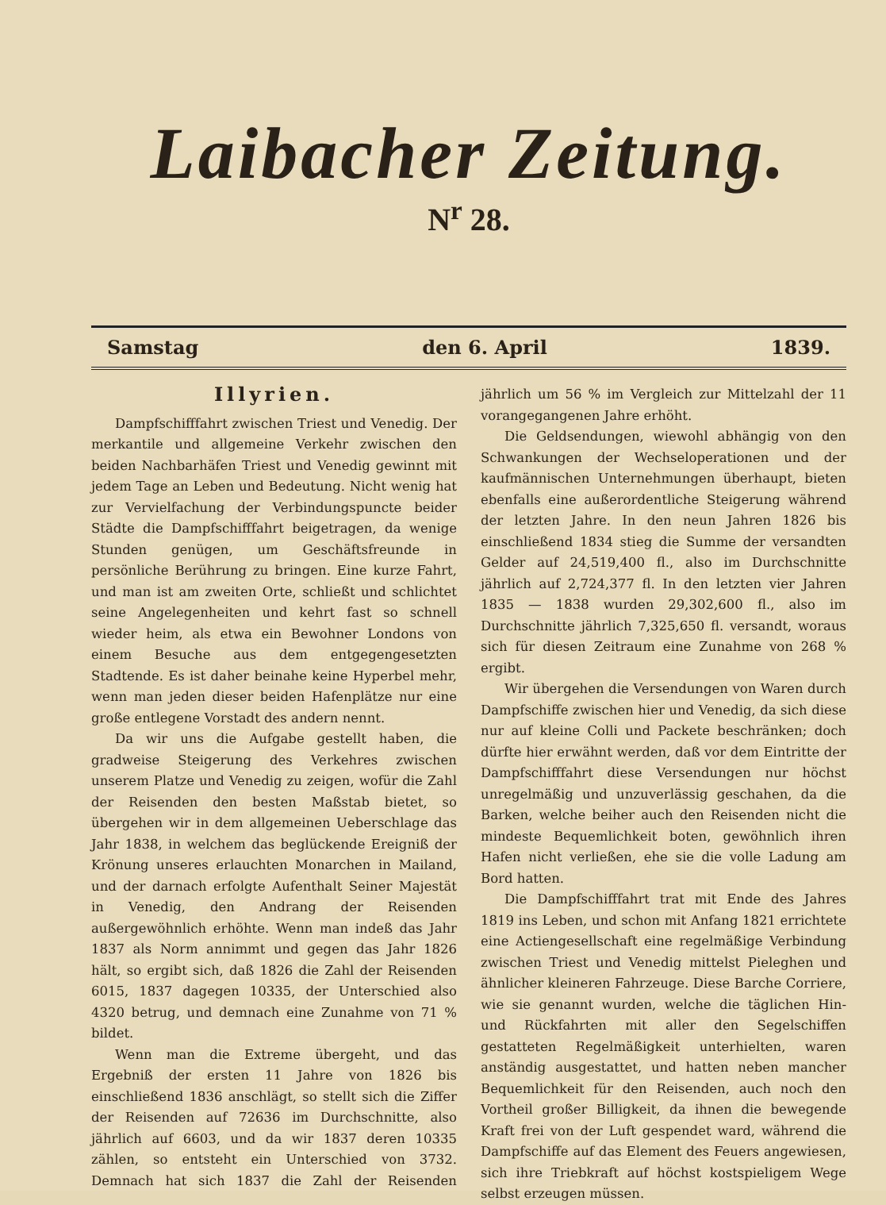Laibacher Zeitung.
N<sup>r</sup> 28.
Samstag den 6. April 1839.
Illyrien.
Dampfschifffahrt zwischen Triest und Venedig. Der merkantile und allgemeine Verkehr zwischen den beiden Nachbarhäfen Triest und Venedig gewinnt mit jedem Tage an Leben und Bedeutung. Nicht wenig hat zur Vervielfachung der Verbindungspuncte beider Städte die Dampfschifffahrt beigetragen, da wenige Stunden genügen, um Geschäftsfreunde in persönliche Berührung zu bringen. Eine kurze Fahrt, und man ist am zweiten Orte, schließt und schlichtet seine Angelegenheiten und kehrt fast so schnell wieder heim, als etwa ein Bewohner Londons von einem Besuche aus dem entgegengesetzten Stadtende. Es ist daher beinahe keine Hyperbel mehr, wenn man jeden dieser beiden Hafenplätze nur eine große entlegene Vorstadt des andern nennt.
Da wir uns die Aufgabe gestellt haben, die gradweise Steigerung des Verkehres zwischen unserem Platze und Venedig zu zeigen, wofür die Zahl der Reisenden den besten Maßstab bietet, so übergehen wir in dem allgemeinen Ueberschlage das Jahr 1838, in welchem das beglückende Ereigniß der Krönung unseres erlauchten Monarchen in Mailand, und der darnach erfolgte Aufenthalt Seiner Majestät in Venedig, den Andrang der Reisenden außergewöhnlich erhöhte. Wenn man indeß das Jahr 1837 als Norm annimmt und gegen das Jahr 1826 hält, so ergibt sich, daß 1826 die Zahl der Reisenden 6015, 1837 dagegen 10335, der Unterschied also 4320 betrug, und demnach eine Zunahme von 71 % bildet.
Wenn man die Extreme übergeht, und das Ergebniß der ersten 11 Jahre von 1826 bis einschließend 1836 anschlägt, so stellt sich die Ziffer der Reisenden auf 72636 im Durchschnitte, also jährlich auf 6603, und da wir 1837 deren 10335 zählen, so entsteht ein Unterschied von 3732. Demnach hat sich 1837 die Zahl der Reisenden jährlich um 56 % im Vergleich zur Mittelzahl der 11 vorangegangenen Jahre erhöht.
Die Geldsendungen, wiewohl abhängig von den Schwankungen der Wechseloperationen und der kaufmännischen Unternehmungen überhaupt, bieten ebenfalls eine außerordentliche Steigerung während der letzten Jahre. In den neun Jahren 1826 bis einschließend 1834 stieg die Summe der versandten Gelder auf 24,519,400 fl., also im Durchschnitte jährlich auf 2,724,377 fl. In den letzten vier Jahren 1835 — 1838 wurden 29,302,600 fl., also im Durchschnitte jährlich 7,325,650 fl. versandt, woraus sich für diesen Zeitraum eine Zunahme von 268 % ergibt.
Wir übergehen die Versendungen von Waren durch Dampfschiffe zwischen hier und Venedig, da sich diese nur auf kleine Colli und Packete beschränken; doch dürfte hier erwähnt werden, daß vor dem Eintritte der Dampfschifffahrt diese Versendungen nur höchst unregelmäßig und unzuverlässig geschahen, da die Barken, welche beiher auch den Reisenden nicht die mindeste Bequemlichkeit boten, gewöhnlich ihren Hafen nicht verließen, ehe sie die volle Ladung am Bord hatten.
Die Dampfschifffahrt trat mit Ende des Jahres 1819 ins Leben, und schon mit Anfang 1821 errichtete eine Actiengesellschaft eine regelmäßige Verbindung zwischen Triest und Venedig mittelst Pieleghen und ähnlicher kleineren Fahrzeuge. Diese Barche Corriere, wie sie genannt wurden, welche die täglichen Hin- und Rückfahrten mit aller den Segelschiffen gestatteten Regelmäßigkeit unterhielten, waren anständig ausgestattet, und hatten neben mancher Bequemlichkeit für den Reisenden, auch noch den Vortheil großer Billigkeit, da ihnen die bewegende Kraft frei von der Luft gespendet ward, während die Dampfschiffe auf das Element des Feuers angewiesen, sich ihre Triebkraft auf höchst kostspieligem Wege selbst erzeugen müssen.